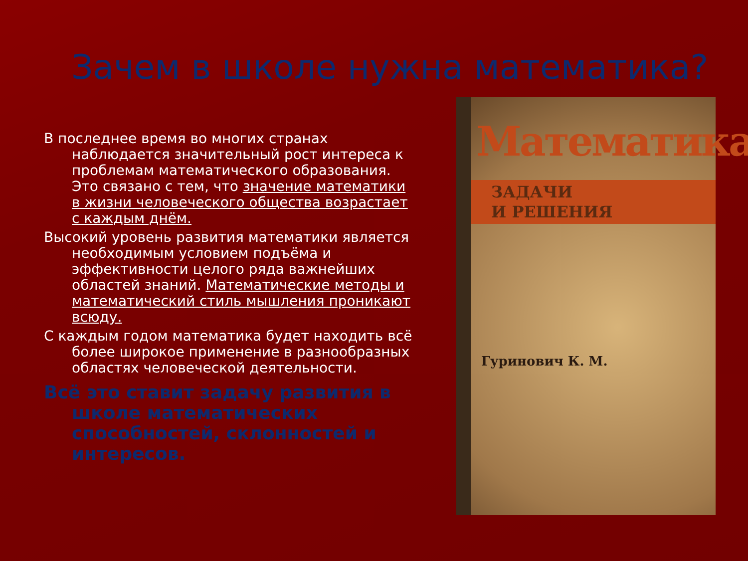Зачем в школе нужна математика?
В последнее время во многих странах наблюдается значительный рост интереса к проблемам математического образования. Это связано с тем, что значение математики в жизни человеческого общества возрастает с каждым днём.
Высокий уровень развития математики является необходимым условием подъёма и эффективности целого ряда важнейших областей знаний. Математические методы и математический стиль мышления проникают всюду.
С каждым годом математика будет находить всё более широкое применение в разнообразных областях человеческой деятельности.
Всё это ставит задачу развития в школе математических способностей, склонностей и интересов.
Математика
ЗАДАЧИ
И РЕШЕНИЯ
Гуринович К. М.